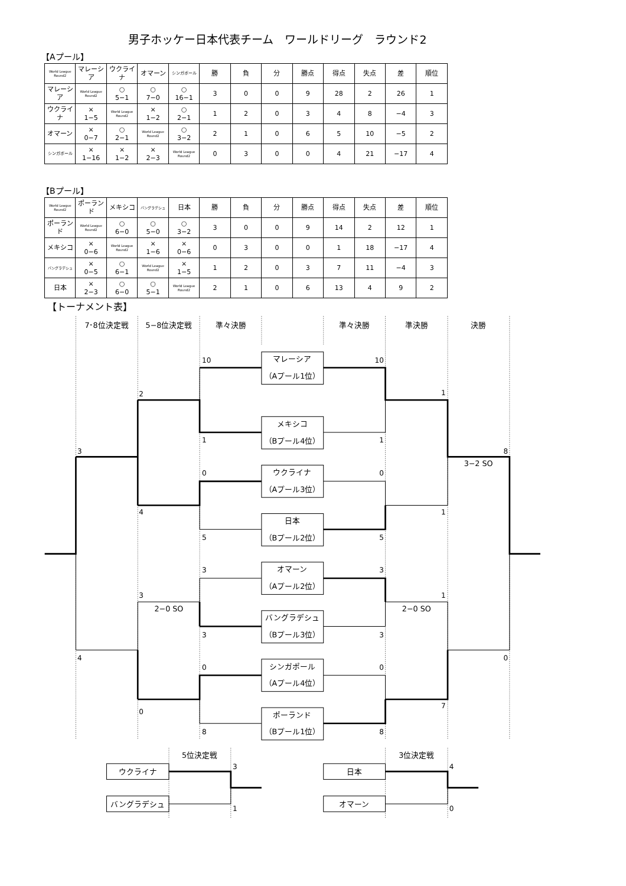男子ホッケー日本代表チーム　ワールドリーグ　ラウンド2
【Aプール】
| World League Round2 | マレーシア | ウクライナ | オマーン | シンガポール | 勝 | 負 | 分 | 勝点 | 得点 | 失点 | 差 | 順位 |
| --- | --- | --- | --- | --- | --- | --- | --- | --- | --- | --- | --- | --- |
| マレーシア | World League Round2 | ○ 5−1 | ○ 7−0 | ○ 16−1 | 3 | 0 | 0 | 9 | 28 | 2 | 26 | 1 |
| ウクライナ | × 1−5 | World League Round2 | × 1−2 | ○ 2−1 | 1 | 2 | 0 | 3 | 4 | 8 | −4 | 3 |
| オマーン | × 0−7 | ○ 2−1 | World League Round2 | ○ 3−2 | 2 | 1 | 0 | 6 | 5 | 10 | −5 | 2 |
| シンガポール | × 1−16 | × 1−2 | × 2−3 | World League Round2 | 0 | 3 | 0 | 0 | 4 | 21 | −17 | 4 |
【Bプール】
| World League Round2 | ポーランド | メキシコ | バングラデシュ | 日本 | 勝 | 負 | 分 | 勝点 | 得点 | 失点 | 差 | 順位 |
| --- | --- | --- | --- | --- | --- | --- | --- | --- | --- | --- | --- | --- |
| ポーランド | World League Round2 | ○ 6−0 | ○ 5−0 | ○ 3−2 | 3 | 0 | 0 | 9 | 14 | 2 | 12 | 1 |
| メキシコ | × 0−6 | World League Round2 | × 1−6 | × 0−6 | 0 | 3 | 0 | 0 | 1 | 18 | −17 | 4 |
| バングラデシュ | × 0−5 | ○ 6−1 | World League Round2 | × 1−5 | 1 | 2 | 0 | 3 | 7 | 11 | −4 | 3 |
| 日本 | × 2−3 | ○ 6−0 | ○ 5−1 | World League Round2 | 2 | 1 | 0 | 6 | 13 | 4 | 9 | 2 |
【トーナメント表】
7･8位決定戦
5−8位決定戦
準々決勝
準々決勝
準決勝
決勝
10
2
1
3
0
4
5
3
3
3
4
0
0
8
10
1
1
8
0
1
5
3
1
3
0
0
7
8
3
1
4
0
マレーシア
（Aプール1位）
メキシコ
（Bプール4位）
ウクライナ
（Aプール3位）
日本
（Bプール2位）
オマーン
（Aプール2位）
バングラデシュ
（Bプール3位）
シンガポール
（Aプール4位）
ポーランド
（Bプール1位）
3−2 SO
2−0 SO
2−0 SO
5位決定戦
3位決定戦
ウクライナ
バングラデシュ
日本
オマーン